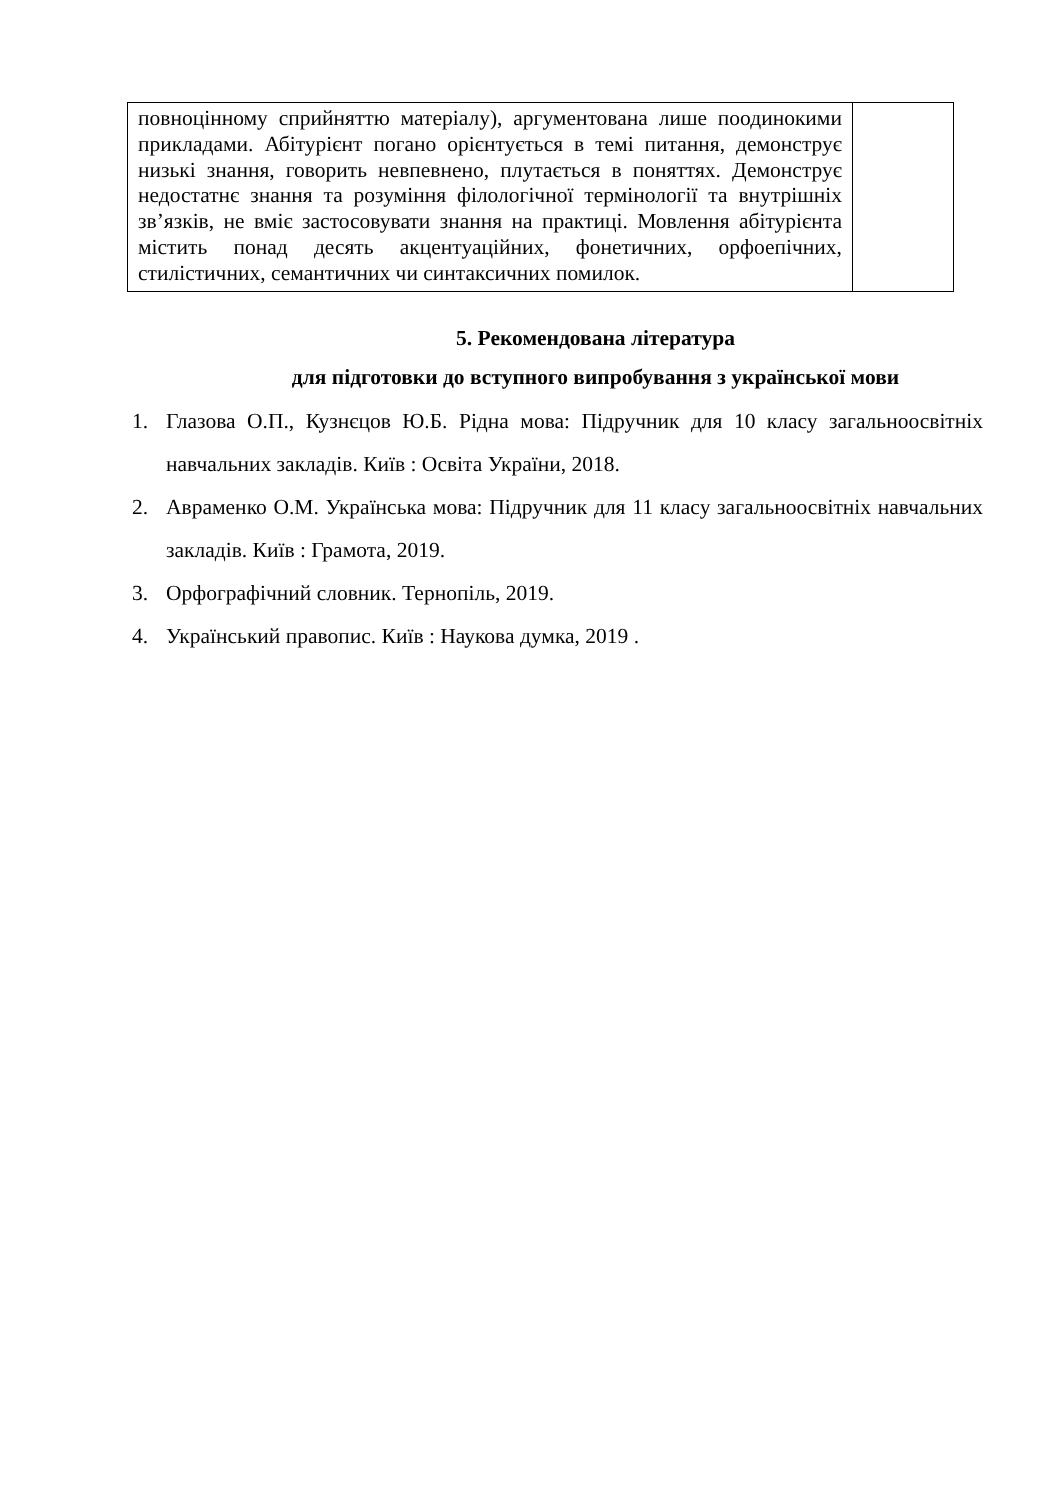| повноцінному сприйняттю матеріалу), аргументована лише поодинокими прикладами. Абітурієнт погано орієнтується в темі питання, демонструє низькі знання, говорить невпевнено, плутається в поняттях. Демонструє недостатнє знання та розуміння філологічної термінології та внутрішніх зв’язків, не вміє застосовувати знання на практиці. Мовлення абітурієнта містить понад десять акцентуаційних, фонетичних, орфоепічних, стилістичних, семантичних чи синтаксичних помилок. | |
5. Рекомендована література
для підготовки до вступного випробування з української мови
1. Глазова О.П., Кузнєцов Ю.Б. Рідна мова: Підручник для 10 класу загальноосвітніх навчальних закладів. Київ : Освіта України, 2018.
2. Авраменко О.М. Українська мова: Підручник для 11 класу загальноосвітніх навчальних закладів. Київ : Грамота, 2019.
3. Орфографічний словник. Тернопіль, 2019.
4. Український правопис. Київ : Наукова думка, 2019 .